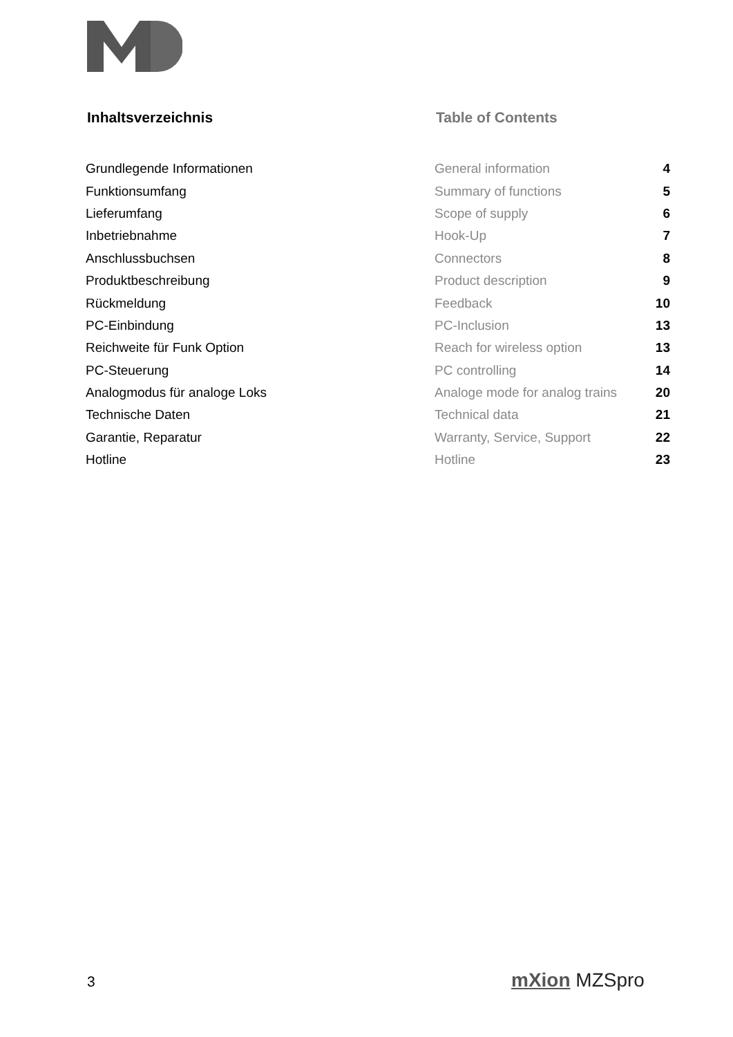Inhaltsverzeichnis Table of Contents
| Grundlegende Informationen | General information | 4 |
| Funktionsumfang | Summary of functions | 5 |
| Lieferumfang | Scope of supply | 6 |
| Inbetriebnahme | Hook-Up | 7 |
| Anschlussbuchsen | Connectors | 8 |
| Produktbeschreibung | Product description | 9 |
| Rückmeldung | Feedback | 10 |
| PC-Einbindung | PC-Inclusion | 13 |
| Reichweite für Funk Option | Reach for wireless option | 13 |
| PC-Steuerung | PC controlling | 14 |
| Analogmodus für analoge Loks | Analoge mode for analog trains | 20 |
| Technische Daten | Technical data | 21 |
| Garantie, Reparatur | Warranty, Service, Support | 22 |
| Hotline | Hotline | 23 |
3 mXion MZSpro